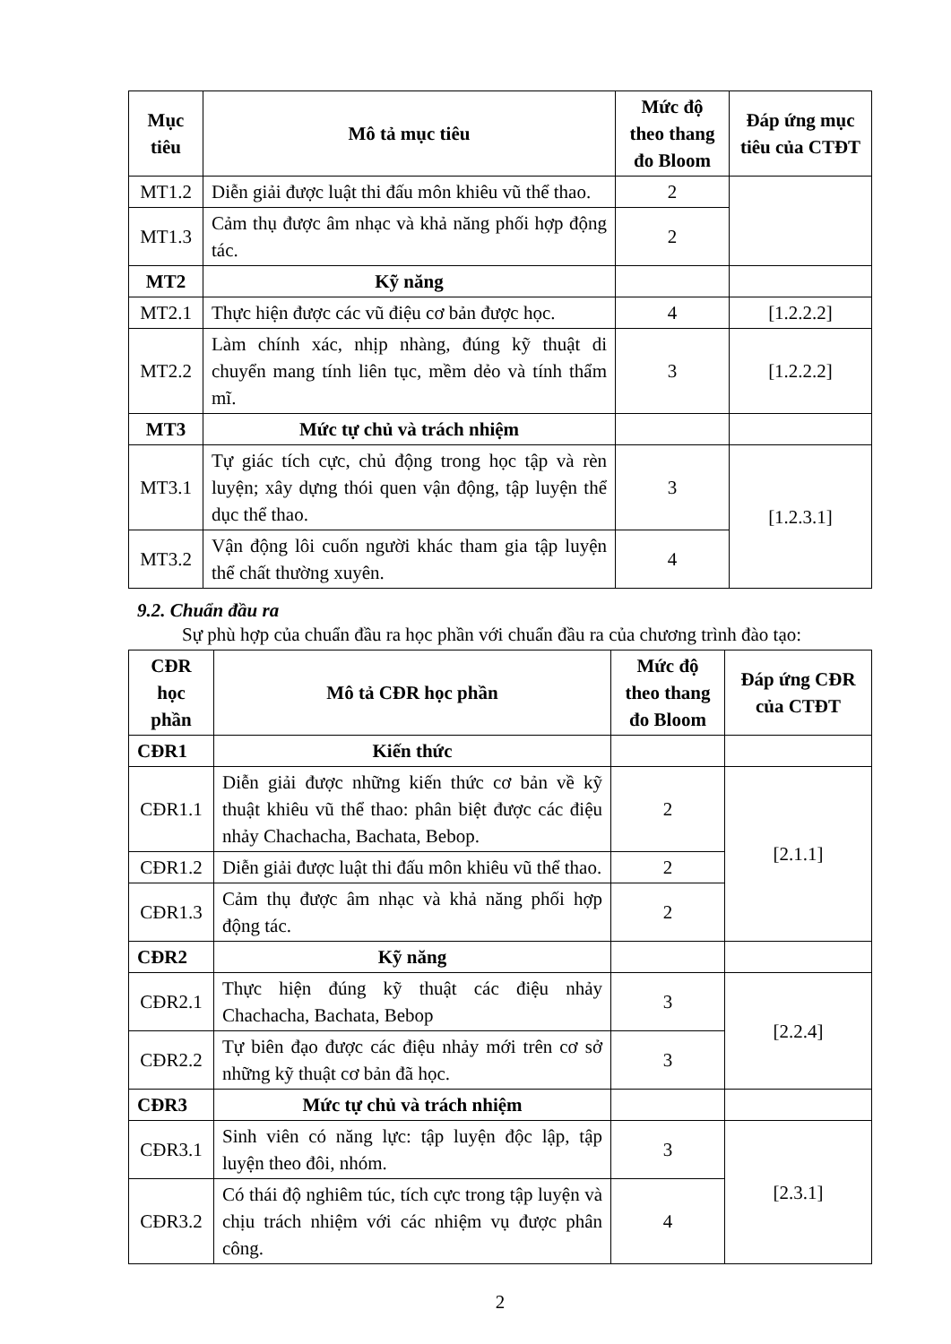| Mục tiêu | Mô tả mục tiêu | Mức độ theo thang đo Bloom | Đáp ứng mục tiêu của CTĐT |
| --- | --- | --- | --- |
| MT1.2 | Diễn giải được luật thi đấu môn khiêu vũ thể thao. | 2 | |
| MT1.3 | Cảm thụ được âm nhạc và khả năng phối hợp động tác. | 2 | |
| MT2 | Kỹ năng | | |
| MT2.1 | Thực hiện được các vũ điệu cơ bản được học. | 4 | [1.2.2.2] |
| MT2.2 | Làm chính xác, nhịp nhàng, đúng kỹ thuật di chuyển mang tính liên tục, mềm dẻo và tính thẩm mĩ. | 3 | [1.2.2.2] |
| MT3 | Mức tự chủ và trách nhiệm | | |
| MT3.1 | Tự giác tích cực, chủ động trong học tập và rèn luyện; xây dựng thói quen vận động, tập luyện thể dục thể thao. | 3 | [1.2.3.1] |
| MT3.2 | Vận động lôi cuốn người khác tham gia tập luyện thể chất thường xuyên. | 4 | |
9.2. Chuẩn đầu ra
Sự phù hợp của chuẩn đầu ra học phần với chuẩn đầu ra của chương trình đào tạo:
| CĐR học phần | Mô tả CĐR học phần | Mức độ theo thang đo Bloom | Đáp ứng CĐR của CTĐT |
| --- | --- | --- | --- |
| CĐR1 | Kiến thức | | |
| CĐR1.1 | Diễn giải được những kiến thức cơ bản về kỹ thuật khiêu vũ thể thao: phân biệt được các điệu nhảy Chachacha, Bachata, Bebop. | 2 | [2.1.1] |
| CĐR1.2 | Diễn giải được luật thi đấu môn khiêu vũ thể thao. | 2 | |
| CĐR1.3 | Cảm thụ được âm nhạc và khả năng phối hợp động tác. | 2 | |
| CĐR2 | Kỹ năng | | |
| CĐR2.1 | Thực hiện đúng kỹ thuật các điệu nhảy Chachacha, Bachata, Bebop | 3 | [2.2.4] |
| CĐR2.2 | Tự biên đạo được các điệu nhảy mới trên cơ sở những kỹ thuật cơ bản đã học. | 3 | |
| CĐR3 | Mức tự chủ và trách nhiệm | | |
| CĐR3.1 | Sinh viên có năng lực: tập luyện độc lập, tập luyện theo đôi, nhóm. | 3 | [2.3.1] |
| CĐR3.2 | Có thái độ nghiêm túc, tích cực trong tập luyện và chịu trách nhiệm với các nhiệm vụ được phân công. | 4 | |
2